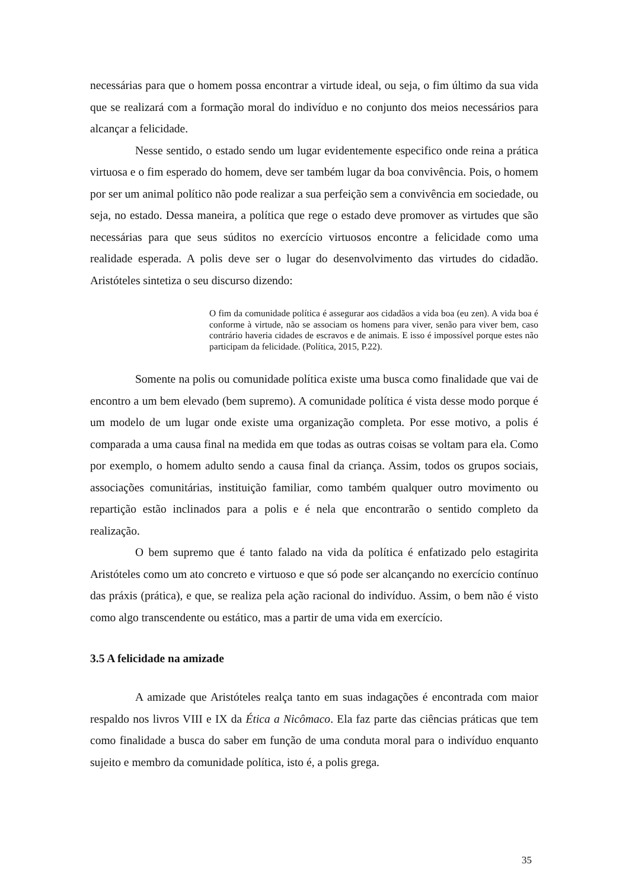necessárias para que o homem possa encontrar a virtude ideal, ou seja, o fim último da sua vida que se realizará com a formação moral do indivíduo e no conjunto dos meios necessários para alcançar a felicidade.
Nesse sentido, o estado sendo um lugar evidentemente especifico onde reina a prática virtuosa e o fim esperado do homem, deve ser também lugar da boa convivência. Pois, o homem por ser um animal político não pode realizar a sua perfeição sem a convivência em sociedade, ou seja, no estado. Dessa maneira, a política que rege o estado deve promover as virtudes que são necessárias para que seus súditos no exercício virtuosos encontre a felicidade como uma realidade esperada. A polis deve ser o lugar do desenvolvimento das virtudes do cidadão. Aristóteles sintetiza o seu discurso dizendo:
O fim da comunidade política é assegurar aos cidadãos a vida boa (eu zen). A vida boa é conforme à virtude, não se associam os homens para viver, senão para viver bem, caso contrário haveria cidades de escravos e de animais. E isso é impossível porque estes não participam da felicidade. (Política, 2015, P.22).
Somente na polis ou comunidade política existe uma busca como finalidade que vai de encontro a um bem elevado (bem supremo). A comunidade política é vista desse modo porque é um modelo de um lugar onde existe uma organização completa. Por esse motivo, a polis é comparada a uma causa final na medida em que todas as outras coisas se voltam para ela. Como por exemplo, o homem adulto sendo a causa final da criança. Assim, todos os grupos sociais, associações comunitárias, instituição familiar, como também qualquer outro movimento ou repartição estão inclinados para a polis e é nela que encontrarão o sentido completo da realização.
O bem supremo que é tanto falado na vida da política é enfatizado pelo estagirita Aristóteles como um ato concreto e virtuoso e que só pode ser alcançando no exercício contínuo das práxis (prática), e que, se realiza pela ação racional do indivíduo. Assim, o bem não é visto como algo transcendente ou estático, mas a partir de uma vida em exercício.
3.5 A felicidade na amizade
A amizade que Aristóteles realça tanto em suas indagações é encontrada com maior respaldo nos livros VIII e IX da Ética a Nicômaco. Ela faz parte das ciências práticas que tem como finalidade a busca do saber em função de uma conduta moral para o indivíduo enquanto sujeito e membro da comunidade política, isto é, a polis grega.
35